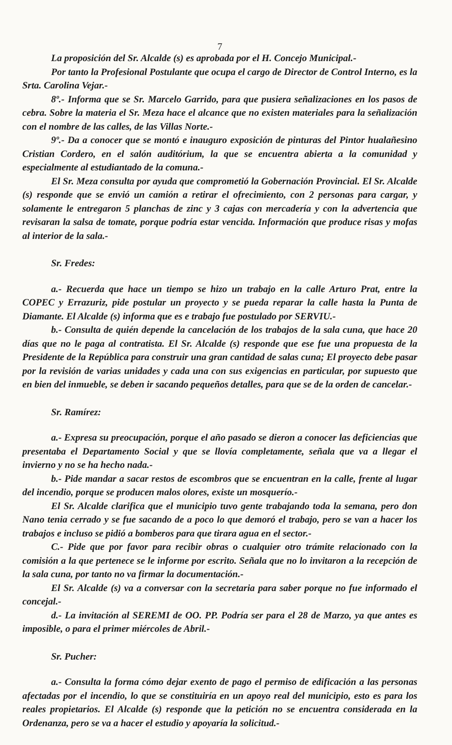7
La proposición del Sr. Alcalde (s) es aprobada por el H. Concejo Municipal.-
Por tanto la Profesional Postulante que ocupa el cargo de Director de Control Interno, es la Srta. Carolina Vejar.-
8º.- Informa que se Sr. Marcelo Garrido, para que pusiera señalizaciones en los pasos de cebra. Sobre la materia el Sr. Meza hace el alcance que no existen materiales para la señalización con el nombre de las calles, de las Villas Norte.-
9º.- Da a conocer que se montó e inauguro exposición de pinturas del Pintor hualañesino Cristian Cordero, en el salón auditórium, la que se encuentra abierta a la comunidad y especialmente al estudiantado de la comuna.-
El Sr. Meza consulta por ayuda que comprometió la Gobernación Provincial. El Sr. Alcalde (s) responde que se envió un camión a retirar el ofrecimiento, con 2 personas para cargar, y solamente le entregaron 5 planchas de zinc y 3 cajas con mercadería y con la advertencia que revisaran la salsa de tomate, porque podría estar vencida. Información que produce risas y mofas al interior de la sala.-
Sr. Fredes:
a.- Recuerda que hace un tiempo se hizo un trabajo en la calle Arturo Prat, entre la COPEC y Errazuriz, pide postular un proyecto y se pueda reparar la calle hasta la Punta de Diamante. El Alcalde (s) informa que es e trabajo fue postulado por SERVIU.-
b.- Consulta de quién depende la cancelación de los trabajos de la sala cuna, que hace 20 días que no le paga al contratista. El Sr. Alcalde (s) responde que ese fue una propuesta de la Presidente de la República para construir una gran cantidad de salas cuna; El proyecto debe pasar por la revisión de varias unidades y cada una con sus exigencias en particular, por supuesto que en bien del inmueble, se deben ir sacando pequeños detalles, para que se de la orden de cancelar.-
Sr. Ramírez:
a.- Expresa su preocupación, porque el año pasado se dieron a conocer las deficiencias que presentaba el Departamento Social y que se llovía completamente, señala que va a llegar el invierno y no se ha hecho nada.-
b.- Pide mandar a sacar restos de escombros que se encuentran en la calle, frente al lugar del incendio, porque se producen malos olores, existe un mosquerío.-
El Sr. Alcalde clarifica que el municipio tuvo gente trabajando toda la semana, pero don Nano tenia cerrado y se fue sacando de a poco lo que demoró el trabajo, pero se van a hacer los trabajos e incluso se pidió a bomberos para que tirara agua en el sector.-
C.- Pide que por favor para recibir obras o cualquier otro trámite relacionado con la comisión a la que pertenece se le informe por escrito. Señala que no lo invitaron a la recepción de la sala cuna, por tanto no va firmar la documentación.-
El Sr. Alcalde (s) va a conversar con la secretaria para saber porque no fue informado el concejal.-
d.- La invitación al SEREMI de OO. PP. Podría ser para el 28 de Marzo, ya que antes es imposible, o para el primer miércoles de Abril.-
Sr. Pucher:
a.- Consulta la forma cómo dejar exento de pago el permiso de edificación a las personas afectadas por el incendio, lo que se constituiría en un apoyo real del municipio, esto es para los reales propietarios. El Alcalde (s) responde que la petición no se encuentra considerada en la Ordenanza, pero se va a hacer el estudio y apoyaría la solicitud.-